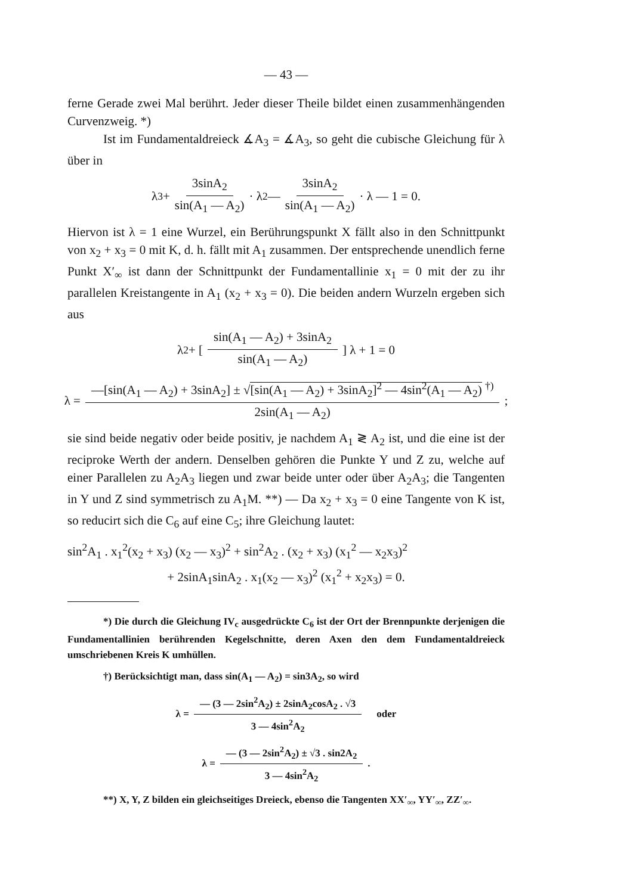— 43 —
ferne Gerade zwei Mal berührt. Jeder dieser Theile bildet einen zusammenhängenden Curvenzweig. *)
Ist im Fundamentaldreieck ∡A<sub>3</sub> = ∡A<sub>3</sub>, so geht die cubische Gleichung für λ über in
λ<sup>3</sup> + 3sinA<sub>2</sub> sin(A<sub>1</sub> — A<sub>2</sub>) · λ<sup>2</sup> — 3sinA<sub>2</sub> sin(A<sub>1</sub> — A<sub>2</sub>) · λ — 1 = 0.
Hiervon ist λ = 1 eine Wurzel, ein Berührungspunkt X fällt also in den Schnittpunkt von x<sub>2</sub> + x<sub>3</sub> = 0 mit K, d. h. fällt mit A<sub>1</sub> zusammen. Der entsprechende unendlich ferne Punkt X′<sub>∞</sub> ist dann der Schnittpunkt der Fundamentallinie x<sub>1</sub> = 0 mit der zu ihr parallelen Kreistangente in A<sub>1</sub> (x<sub>2</sub> + x<sub>3</sub> = 0). Die beiden andern Wurzeln ergeben sich aus
λ<sub>2</sub> + [ sin(A<sub>1</sub> — A<sub>2</sub>) + 3sinA<sub>2</sub> sin(A<sub>1</sub> — A<sub>2</sub>) ] λ + 1 = 0
λ = —[sin(A<sub>1</sub> — A<sub>2</sub>) + 3sinA<sub>2</sub>] ± √[sin(A<sub>1</sub> — A<sub>2</sub>) + 3sinA<sub>2</sub>]<sup>2</sup> — 4sin<sup>2</sup>(A<sub>1</sub> — A<sub>2</sub>) <sup>†)</sup> 2sin(A<sub>1</sub> — A<sub>2</sub>) ;
sie sind beide negativ oder beide positiv, je nachdem A<sub>1</sub> ≷ A<sub>2</sub> ist, und die eine ist der reciproke Werth der andern. Denselben gehören die Punkte Y und Z zu, welche auf einer Parallelen zu A<sub>2</sub>A<sub>3</sub> liegen und zwar beide unter oder über A<sub>2</sub>A<sub>3</sub>; die Tangenten in Y und Z sind symmetrisch zu A<sub>1</sub>M. **) — Da x<sub>2</sub> + x<sub>3</sub> = 0 eine Tangente von K ist, so reducirt sich die C<sub>6</sub> auf eine C<sub>5</sub>; ihre Gleichung lautet:
sin<sup>2</sup>A<sub>1</sub> . x<sub>1</sub><sup>2</sup>(x<sub>2</sub> + x<sub>3</sub>) (x<sub>2</sub> — x<sub>3</sub>)<sup>2</sup> + sin<sup>2</sup>A<sub>2</sub> . (x<sub>2</sub> + x<sub>3</sub>) (x<sub>1</sub><sup>2</sup> — x<sub>2</sub>x<sub>3</sub>)<sup>2</sup>
+ 2sinA<sub>1</sub>sinA<sub>2</sub> . x<sub>1</sub>(x<sub>2</sub> — x<sub>3</sub>)<sup>2</sup> (x<sub>1</sub><sup>2</sup> + x<sub>2</sub>x<sub>3</sub>) = 0.
*) Die durch die Gleichung IV<sub>c</sub> ausgedrückte C<sub>6</sub> ist der Ort der Brennpunkte derjenigen die Fundamentallinien berührenden Kegelschnitte, deren Axen den dem Fundamentaldreieck umschriebenen Kreis K umhüllen.
†) Berücksichtigt man, dass sin(A<sub>1</sub> — A<sub>2</sub>) = sin3A<sub>2</sub>, so wird
λ = — (3 — 2sin<sup>2</sup>A<sub>2</sub>) ± 2sinA<sub>2</sub>cosA<sub>2</sub> . √3 3 — 4sin<sup>2</sup>A<sub>2</sub> oder
λ = — (3 — 2sin<sup>2</sup>A<sub>2</sub>) ± √3 . sin2A<sub>2</sub> 3 — 4sin<sup>2</sup>A<sub>2</sub> .
**) X, Y, Z bilden ein gleichseitiges Dreieck, ebenso die Tangenten XX′<sub>∞</sub>, YY′<sub>∞</sub>, ZZ′<sub>∞</sub>.